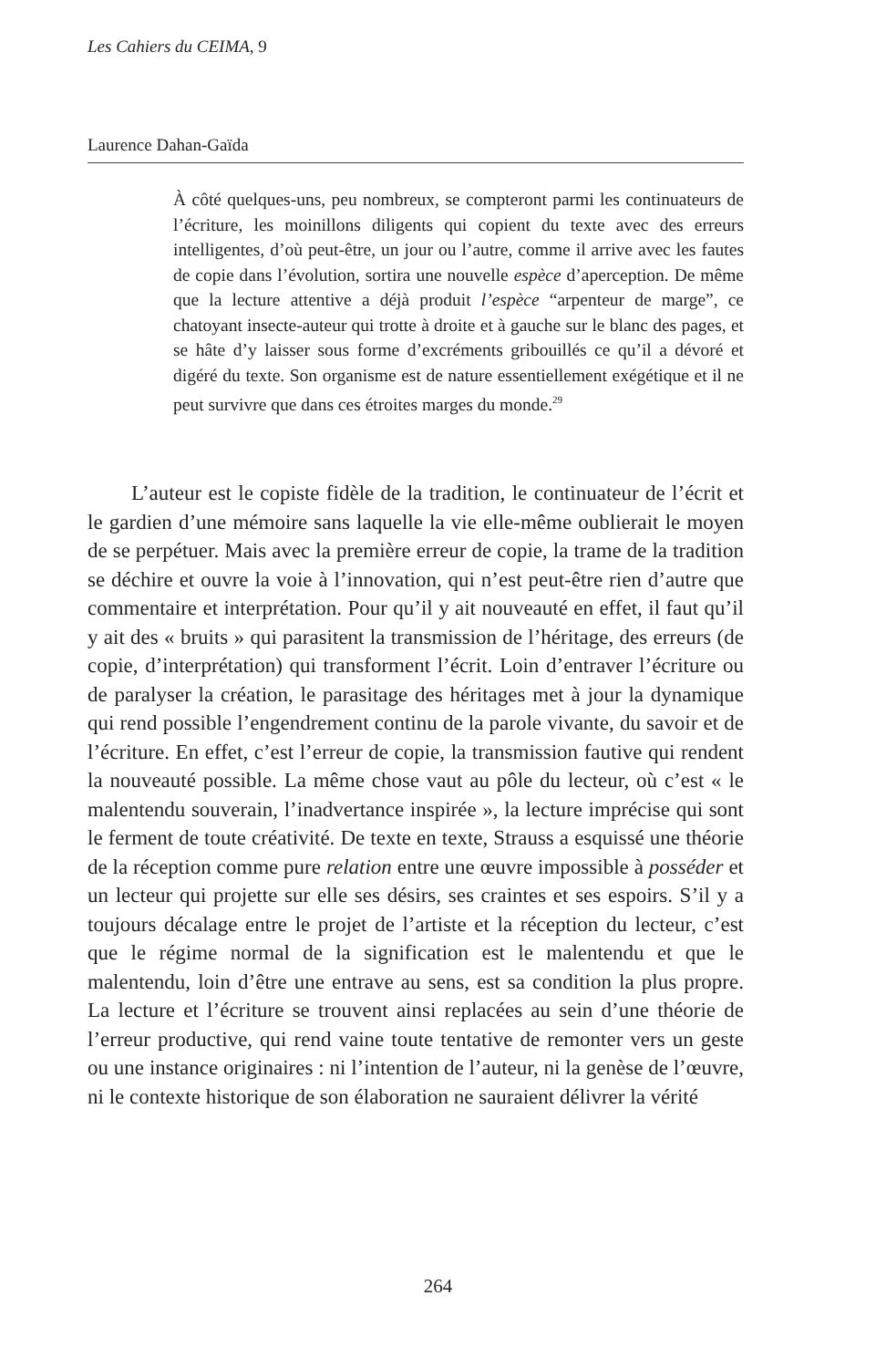Les Cahiers du CEIMA, 9
Laurence Dahan-Gaïda
À côté quelques-uns, peu nombreux, se compteront parmi les continuateurs de l’écriture, les moinillons diligents qui copient du texte avec des erreurs intelligentes, d’où peut-être, un jour ou l’autre, comme il arrive avec les fautes de copie dans l’évolution, sortira une nouvelle espèce d’aperception. De même que la lecture attentive a déjà produit l’espèce “arpenteur de marge”, ce chatoyant insecte-auteur qui trotte à droite et à gauche sur le blanc des pages, et se hâte d’y laisser sous forme d’excréments gribouillés ce qu’il a dévoré et digéré du texte. Son organisme est de nature essentiellement exégétique et il ne peut survivre que dans ces étroites marges du monde.<sup>29</sup>
L’auteur est le copiste fidèle de la tradition, le continuateur de l’écrit et le gardien d’une mémoire sans laquelle la vie elle-même oublierait le moyen de se perpétuer. Mais avec la première erreur de copie, la trame de la tradition se déchire et ouvre la voie à l’innovation, qui n’est peut-être rien d’autre que commentaire et interprétation. Pour qu’il y ait nouveauté en effet, il faut qu’il y ait des « bruits » qui parasitent la transmission de l’héritage, des erreurs (de copie, d’interprétation) qui transforment l’écrit. Loin d’entraver l’écriture ou de paralyser la création, le parasitage des héritages met à jour la dynamique qui rend possible l’engendrement continu de la parole vivante, du savoir et de l’écriture. En effet, c’est l’erreur de copie, la transmission fautive qui rendent la nouveauté possible. La même chose vaut au pôle du lecteur, où c’est « le malentendu souverain, l’inadvertance inspirée », la lecture imprécise qui sont le ferment de toute créativité. De texte en texte, Strauss a esquissé une théorie de la réception comme pure relation entre une œuvre impossible à posséder et un lecteur qui projette sur elle ses désirs, ses craintes et ses espoirs. S’il y a toujours décalage entre le projet de l’artiste et la réception du lecteur, c’est que le régime normal de la signification est le malentendu et que le malentendu, loin d’être une entrave au sens, est sa condition la plus propre. La lecture et l’écriture se trouvent ainsi replacées au sein d’une théorie de l’erreur productive, qui rend vaine toute tentative de remonter vers un geste ou une instance originaires : ni l’intention de l’auteur, ni la genèse de l’œuvre, ni le contexte historique de son élaboration ne sauraient délivrer la vérité
264